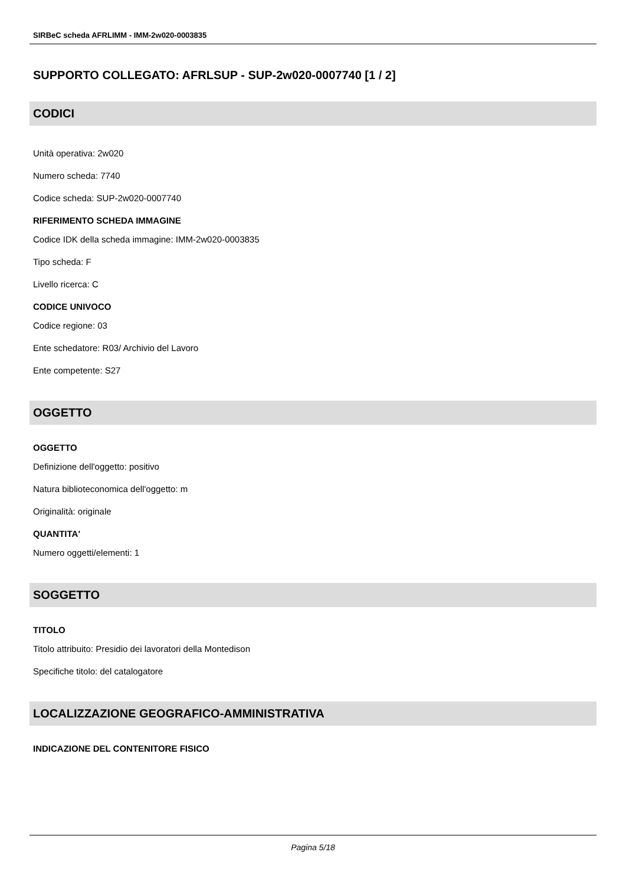SIRBeC scheda AFRLIMM - IMM-2w020-0003835
SUPPORTO COLLEGATO: AFRLSUP - SUP-2w020-0007740 [1 / 2]
CODICI
Unità operativa: 2w020
Numero scheda: 7740
Codice scheda: SUP-2w020-0007740
RIFERIMENTO SCHEDA IMMAGINE
Codice IDK della scheda immagine: IMM-2w020-0003835
Tipo scheda: F
Livello ricerca: C
CODICE UNIVOCO
Codice regione: 03
Ente schedatore: R03/ Archivio del Lavoro
Ente competente: S27
OGGETTO
OGGETTO
Definizione dell'oggetto: positivo
Natura biblioteconomica dell'oggetto: m
Originalità: originale
QUANTITA'
Numero oggetti/elementi: 1
SOGGETTO
TITOLO
Titolo attribuito: Presidio dei lavoratori della Montedison
Specifiche titolo: del catalogatore
LOCALIZZAZIONE GEOGRAFICO-AMMINISTRATIVA
INDICAZIONE DEL CONTENITORE FISICO
Pagina 5/18